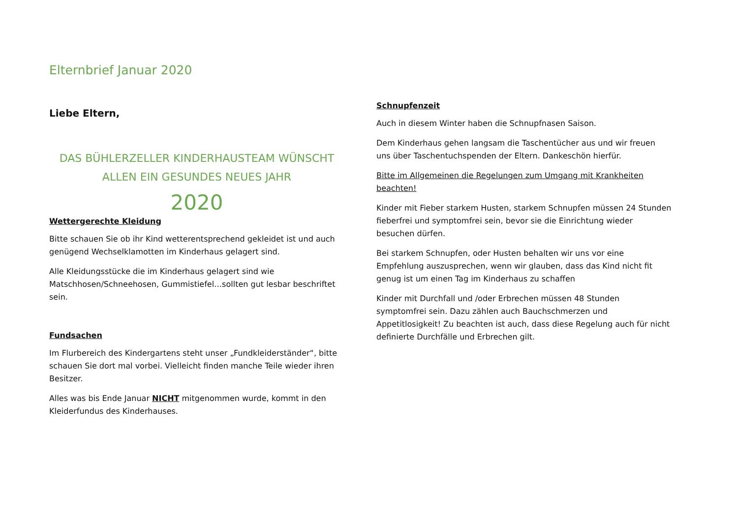Elternbrief Januar 2020
Liebe Eltern,
DAS BÜHLERZELLER KINDERHAUSTEAM WÜNSCHT ALLEN EIN GESUNDES NEUES JAHR
2020
Wettergerechte Kleidung
Bitte schauen Sie ob ihr Kind wetterentsprechend gekleidet ist und auch genügend Wechselklamotten im Kinderhaus gelagert sind.
Alle Kleidungsstücke die im Kinderhaus gelagert sind wie Matschhosen/Schneehosen, Gummistiefel…sollten gut lesbar beschriftet sein.
Fundsachen
Im Flurbereich des Kindergartens steht unser „Fundkleiderständer“, bitte schauen Sie dort mal vorbei. Vielleicht finden manche Teile wieder ihren Besitzer.
Alles was bis Ende Januar NICHT mitgenommen wurde, kommt in den Kleiderfundus des Kinderhauses.
Schnupfenzeit
Auch in diesem Winter haben die Schnupfnasen Saison.
Dem Kinderhaus gehen langsam die Taschentücher aus und wir freuen uns über Taschentuchspenden der Eltern. Dankeschön hierfür.
Bitte im Allgemeinen die Regelungen zum Umgang mit Krankheiten beachten!
Kinder mit Fieber starkem Husten, starkem Schnupfen müssen 24 Stunden fieberfrei und symptomfrei sein, bevor sie die Einrichtung wieder besuchen dürfen.
Bei starkem Schnupfen, oder Husten behalten wir uns vor eine Empfehlung auszusprechen, wenn wir glauben, dass das Kind nicht fit genug ist um einen Tag im Kinderhaus zu schaffen
Kinder mit Durchfall und /oder Erbrechen müssen 48 Stunden symptomfrei sein. Dazu zählen auch Bauchschmerzen und Appetitlosigkeit! Zu beachten ist auch, dass diese Regelung auch für nicht definierte Durchfälle und Erbrechen gilt.